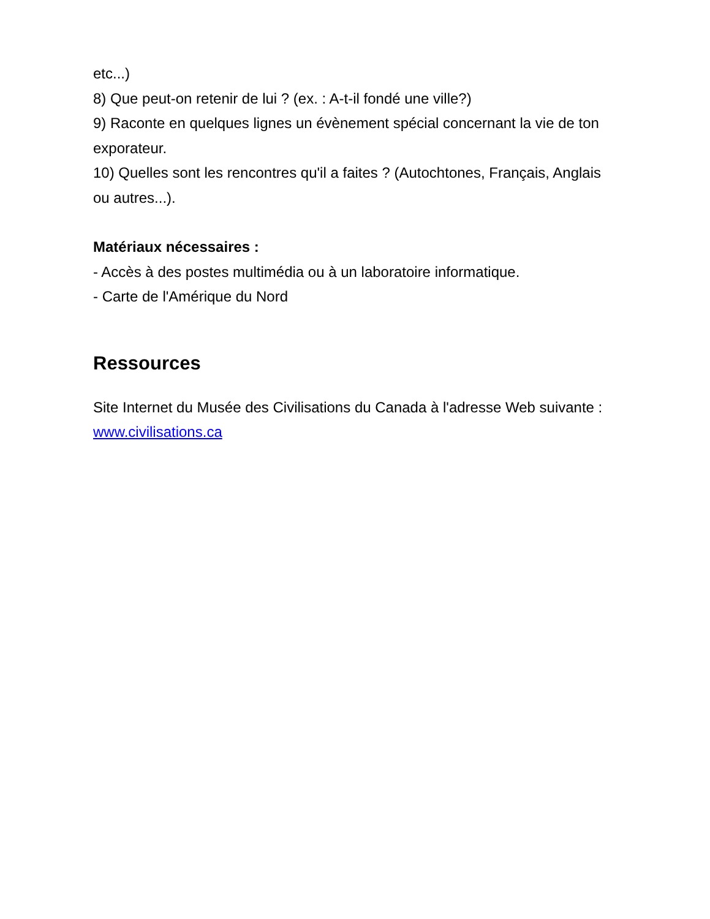etc...)
8) Que peut-on retenir de lui ? (ex. : A-t-il fondé une ville?)
9) Raconte en quelques lignes un évènement spécial concernant la vie de ton exporateur.
10) Quelles sont les rencontres qu'il a faites ? (Autochtones, Français, Anglais ou autres...).
Matériaux nécessaires :
- Accès à des postes multimédia ou à un laboratoire informatique.
- Carte de l'Amérique du Nord
Ressources
Site Internet du Musée des Civilisations du Canada à l'adresse Web suivante : www.civilisations.ca